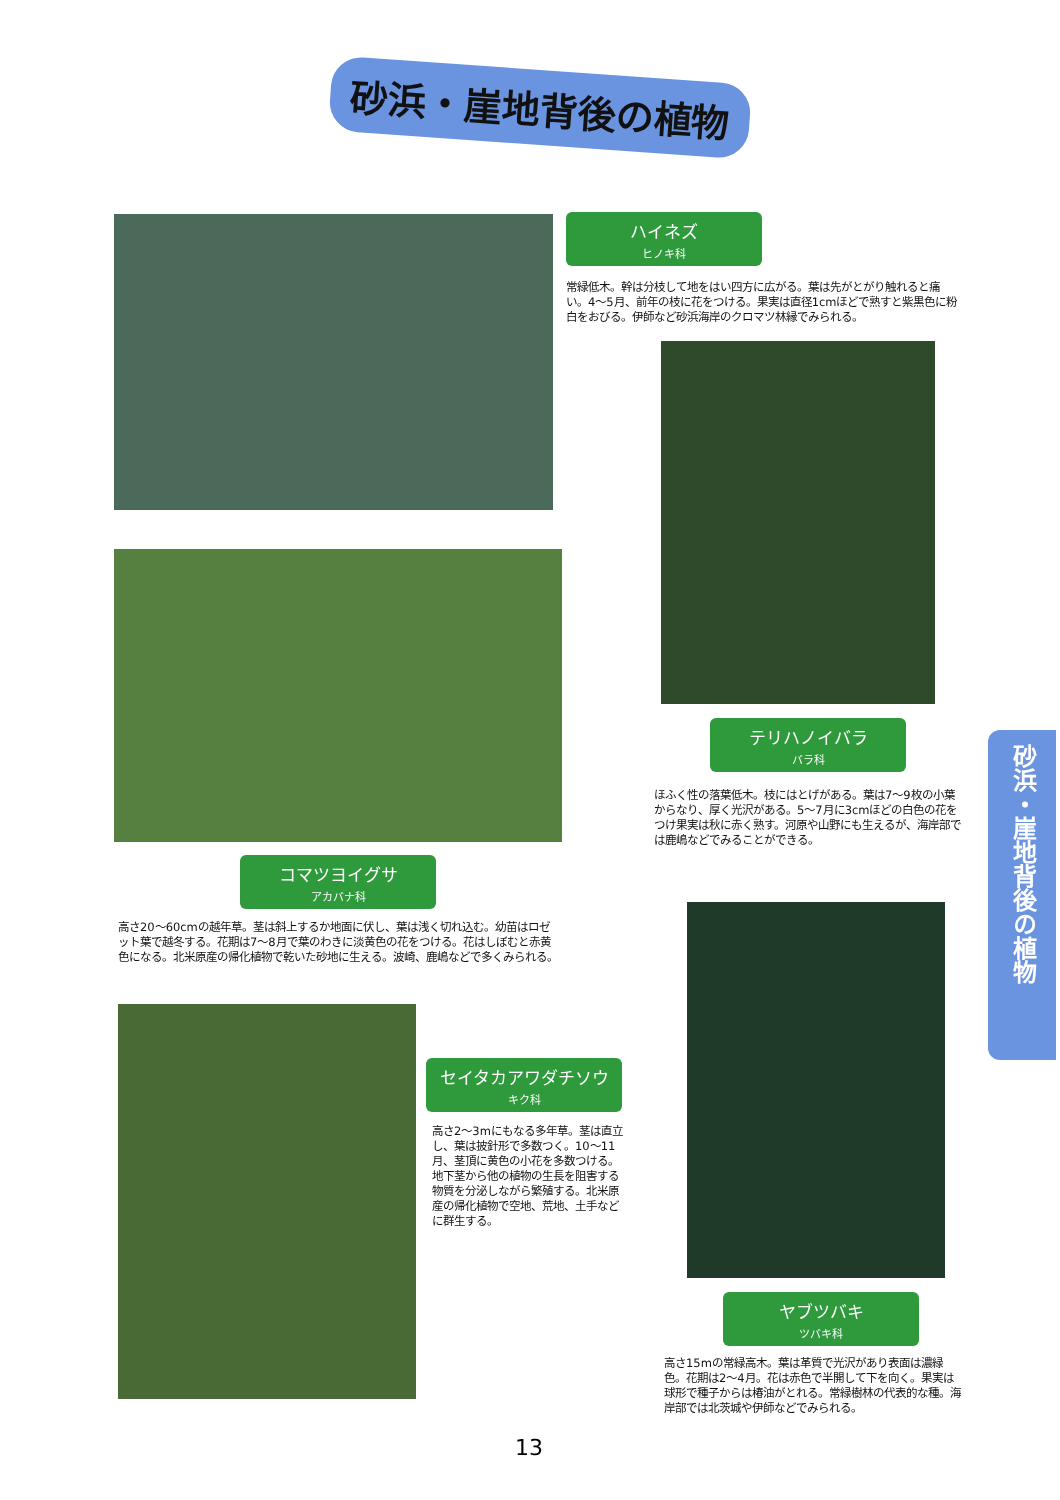砂浜・崖地背後の植物
ハイネズ
ヒノキ科
常緑低木。幹は分枝して地をはい四方に広がる。葉は先がとがり触れると痛い。4～5月、前年の枝に花をつける。果実は直径1cmほどで熟すと紫黒色に粉白をおびる。伊師など砂浜海岸のクロマツ林縁でみられる。
テリハノイバラ
バラ科
ほふく性の落葉低木。枝にはとげがある。葉は7～9枚の小葉からなり、厚く光沢がある。5～7月に3cmほどの白色の花をつけ果実は秋に赤く熟す。河原や山野にも生えるが、海岸部では鹿嶋などでみることができる。
コマツヨイグサ
アカバナ科
高さ20～60cmの越年草。茎は斜上するか地面に伏し、葉は浅く切れ込む。幼苗はロゼット葉で越冬する。花期は7～8月で葉のわきに淡黄色の花をつける。花はしぼむと赤黄色になる。北米原産の帰化植物で乾いた砂地に生える。波崎、鹿嶋などで多くみられる。
セイタカアワダチソウ
キク科
高さ2～3mにもなる多年草。茎は直立し、葉は披針形で多数つく。10～11月、茎頂に黄色の小花を多数つける。地下茎から他の植物の生長を阻害する物質を分泌しながら繁殖する。北米原産の帰化植物で空地、荒地、土手などに群生する。
ヤブツバキ
ツバキ科
高さ15mの常緑高木。葉は革質で光沢があり表面は濃緑色。花期は2～4月。花は赤色で半開して下を向く。果実は球形で種子からは椿油がとれる。常緑樹林の代表的な種。海岸部では北茨城や伊師などでみられる。
砂浜・崖地背後の植物
13